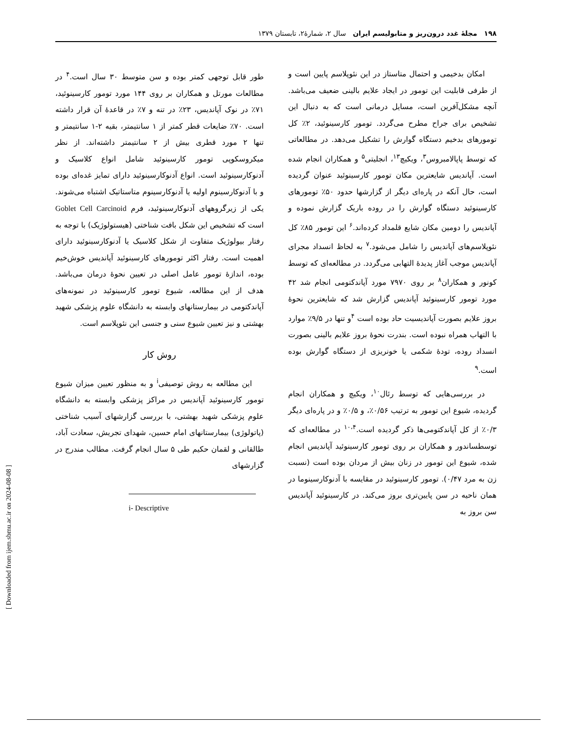۱۹۸ مجلهٔ غدد درون‌ریز و متابولیسم ایران سال ۲، شمارهٔ۲، تابستان ۱۳۷۹
امکان بدخیمی و احتمال متاستاز در این نئوپلاسم پایین است و از طرفی قابلیت این تومور در ایجاد علایم بالینی ضعیف می‌باشد. آنچه مشکل‌آفرین است، مسایل درمانی است که به دنبال این تشخیص برای جراح مطرح می‌گردد. تومور کارسینوئید، ۲٪ کل تومورهای بدخیم دستگاه گوارش را تشکیل می‌دهد. در مطالعاتی که توسط پاپالامبروس<sup>۳</sup>، ویکیچ<sup>۱۳</sup>، انجلیتی<sup>۵</sup> و همکاران انجام شده است. آپاندیس شایعترین مکان تومور کارسینوئید عنوان گردیده است، حال آنکه در پاره‌ای دیگر از گزارشها حدود ۵۰٪ تومورهای کارسینوئید دستگاه گوارش را در روده باریک گزارش نموده و آپاندیس را دومین مکان شایع قلمداد کرده‌اند.<sup>۶</sup> این تومور ۸۵٪ کل نئوپلاسم‌های آپاندیس را شامل می‌شود.<sup>۷</sup> به لحاظ انسداد مجرای آپاندیس موجب آغاز پدیدهٔ التهابی می‌گردد. در مطالعه‌ای که توسط کونور و همکاران<sup>۸</sup> بر روی ۷۹۷۰ مورد آپاندکتومی انجام شد ۴۲ مورد تومور کارسینوئید آپاندیس گزارش شد که شایعترین نحوهٔ بروز علایم بصورت آپاندیسیت حاد بوده است <sup>۴</sup>و تنها در ۹/۵٪ موارد با التهاب همراه نبوده است. بندرت نحوهٔ بروز علایم بالینی بصورت انسداد روده، تودهٔ شکمی یا خونریزی از دستگاه گوارش بوده است.<sup>۹</sup>
در بررسی‌هایی که توسط رئال<sup>۱۰</sup>، ویکیچ و همکاران انجام گردیده، شیوع این تومور به ترتیب ۰/۵۶٪، و ۰/۵٪ و در پاره‌ای دیگر ۰/۳٪ از کل آپاندکتومی‌ها ذکر گردیده است.<sup>۱۰،۴</sup> در مطالعه‌ای که توسطساندور و همکاران بر روی تومور کارسینوئید آپاندیس انجام شده، شیوع این تومور در زنان بیش از مردان بوده است (نسبت زن به مرد ۰/۴۷). تومور کارسینوئید در مقایسه با آدنوکارسینوما در همان ناحیه در سن پایین‌تری بروز می‌کند. در کارسینوئید آپاندیس سن بروز به
طور قابل توجهی کمتر بوده و سن متوسط ۳۰ سال است.<sup>۴</sup> در مطالعات مورتل و همکاران بر روی ۱۴۴ مورد تومور کارسینوئید، ۷۱٪ در نوک آپاندیس، ۲۳٪ در تنه و ۷٪ در قاعدهٔ آن قرار داشته است. ۷۰٪ ضایعات قطر کمتر از ۱ سانتیمتر، بقیه ۲-۱ سانتیمتر و تنها ۲ مورد قطری بیش از ۲ سانتیمتر داشته‌اند. از نظر میکروسکوپی تومور کارسینوئید شامل انواع کلاسیک و آدنوکارسینوئید است. انواع آدنوکارسینوئید دارای تمایز غده‌ای بوده و با آدنوکارسینوم اولیه یا آدنوکارسینوم متاستاتیک اشتباه می‌شوند. یکی از زیرگروههای آدنوکارسینوئید، فرم Goblet Cell Carcinoid است که تشخیص این شکل بافت شناختی (هیستولوژیک) با توجه به رفتار بیولوژیک متفاوت از شکل کلاسیک یا آدنوکارسینوئید دارای اهمیت است. رفتار اکثر تومورهای کارسینوئید آپاندیس خوش‌خیم بوده، اندازهٔ تومور عامل اصلی در تعیین نحوهٔ درمان می‌باشد. هدف از این مطالعه، شیوع تومور کارسینوئید در نمونه‌های آپاندکتومی در بیمارستانهای وابسته به دانشگاه علوم پزشکی شهید بهشتی و نیز تعیین شیوع سنی و جنسی این نئوپلاسم است.
روش کار
این مطالعه به روش توصیفی<sup>i</sup> و به منظور تعیین میزان شیوع تومور کارسینوئید آپاندیس در مراکز پزشکی وابسته به دانشگاه علوم پزشکی شهید بهشتی، با بررسی گزارشهای آسیب شناختی (پاتولوژی) بیمارستانهای امام حسین، شهدای تجریش، سعادت آباد، طالقانی و لقمان حکیم طی ۵ سال انجام گرفت. مطالب مندرج در گزارشهای
i- Descriptive
[ Downloaded from ijem.sbmu.ac.ir on 2024-08-08 ]